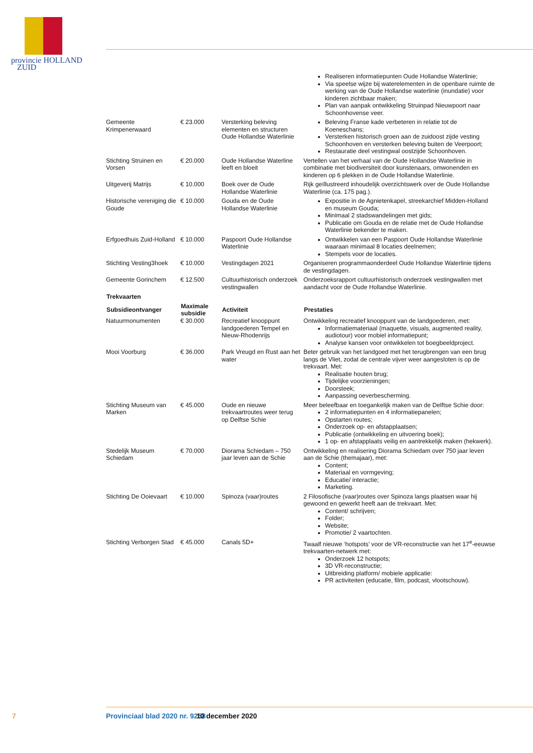provincie HOLLAND
ZUID
| | | | Realiseren informatiepunten Oude Hollandse Waterlinie; Via speelse wijze bij waterelementen in de openbare ruimte de werking van de Oude Hollandse waterlinie (inundatie) voor kinderen zichtbaar maken; Plan van aanpak ontwikkeling Struinpad Nieuwpoort naar Schoonhovense veer. |
| Gemeente Krimpenerwaard | € 23.000 | Versterking beleving elementen en structuren Oude Hollandse Waterlinie | Beleving Franse kade verbeteren in relatie tot de Koeneschans; Versterken historisch groen aan de zuidoost zijde vesting Schoonhoven en versterken beleving buiten de Veerpoort; Restauratie deel vestingwal oostzijde Schoonhoven. |
| Stichting Struinen en Vorsen | € 20.000 | Oude Hollandse Waterline leeft en bloeit | Vertellen van het verhaal van de Oude Hollandse Waterlinie in combinatie met biodiversiteit door kunstenaars, omwonenden en kinderen op 6 plekken in de Oude Hollandse Waterlinie. |
| Uitgeverij Matrijs | € 10.000 | Boek over de Oude Hollandse Waterlinie | Rijk geïllustreerd inhoudelijk overzichtswerk over de Oude Hollandse Waterlinie (ca. 175 pag.). |
| Historische vereniging die Goude | € 10.000 | Gouda en de Oude Hollandse Waterlinie | Expositie in de Agnietenkapel, streekarchief Midden-Holland en museum Gouda; Minimaal 2 stadswandelingen met gids; Publicatie om Gouda en de relatie met de Oude Hollandse Waterlinie bekender te maken. |
| Erfgoedhuis Zuid-Holland | € 10.000 | Paspoort Oude Hollandse Waterlinie | Ontwikkelen van een Paspoort Oude Hollandse Waterlinie waaraan minimaal 8 locaties deelnemen; Stempels voor de locaties. |
| Stichting Vesting3hoek | € 10.000 | Vestingdagen 2021 | Organiseren programmaonderdeel Oude Hollandse Waterlinie tijdens de vestingdagen. |
| Gemeente Gorinchem | € 12.500 | Cultuurhistorisch onderzoek vestingwallen | Onderzoeksrapport cultuurhistorisch onderzoek vestingwallen met aandacht voor de Oude Hollandse Waterlinie. |
| Trekvaarten | | | |
| Subsidieontvanger | Maximale subsidie | Activiteit | Prestaties |
| Natuurmonumenten | € 30.000 | Recreatief knooppunt landgoederen Tempel en Nieuw-Rhodenrijs | Ontwikkeling recreatief knooppunt van de landgoederen, met: Informatiemateriaal (maquette, visuals, augmented reality, audiotour) voor mobiel informatiepunt; Analyse kansen voor ontwikkelen tot boegbeeldproject. |
| Mooi Voorburg | € 36.000 | Park Vreugd en Rust aan het water | Beter gebruik van het landgoed met het terugbrengen van een brug langs de Vliet, zodat de centrale vijver weer aangesloten is op de trekvaart. Met: Realisatie houten brug; Tijdelijke voorzieningen; Doorsteek; Aanpassing oeverbescherming. |
| Stichting Museum van Marken | € 45.000 | Oude en nieuwe trekvaartroutes weer terug op Delftse Schie | Meer beleefbaar en toegankelijk maken van de Delftse Schie door: 2 informatiepunten en 4 informatiepanelen; Opstarten routes; Onderzoek op- en afstapplaatsen; Publicatie (ontwikkeling en uitvoering boek); 1 op- en afstapplaats veilig en aantrekkelijk maken (hekwerk). |
| Stedelijk Museum Schiedam | € 70.000 | Diorama Schiedam – 750 jaar leven aan de Schie | Ontwikkeling en realisering Diorama Schiedam over 750 jaar leven aan de Schie (themajaar), met: Content; Materiaal en vormgeving; Educatie/ interactie; Marketing. |
| Stichting De Ooievaart | € 10.000 | Spinoza (vaar)routes | 2 Filosofische (vaar)routes over Spinoza langs plaatsen waar hij gewoond en gewerkt heeft aan de trekvaart. Met: Content/ schrijven; Folder; Website; Promotie/ 2 vaartochten. |
| Stichting Verborgen Stad | € 45.000 | Canals 5D+ | Twaalf nieuwe ‘hotspots’ voor de VR-reconstructie van het 17<sup>e</sup>-eeuwse trekvaarten-netwerk met: Onderzoek 12 hotspots; 3D VR-reconstructie; Uitbreiding platform/ mobiele applicatie: PR activiteiten (educatie, film, podcast, vlootschouw). |
7 Provinciaal blad 2020 nr. 9258 10 december 2020